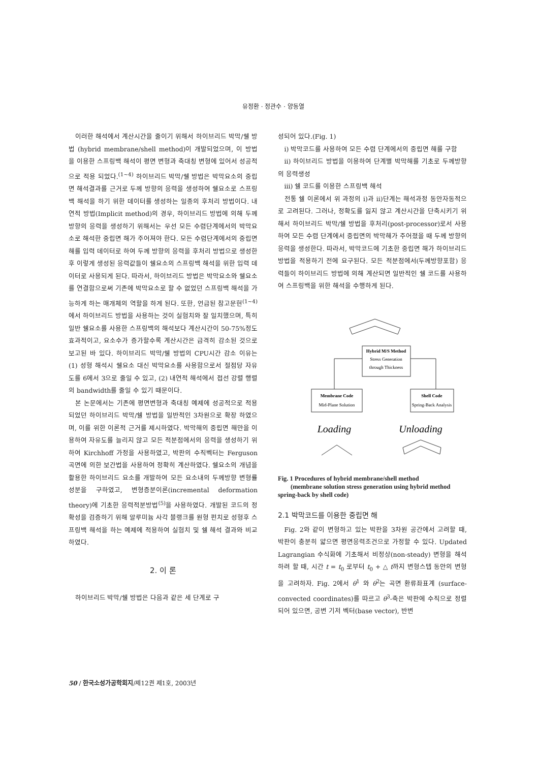유정환 · 정관수 · 양동열
이러한 해석에서 계산시간을 줄이기 위해서 하이브리드 박막/쉘 방법 (hybrid membrane/shell method)이 개발되었으며, 이 방법을 이용한 스프링백 해석이 평면 변형과 축대칭 변형에 있어서 성공적으로 적용 되었다.<sup>(1~4)</sup> 하이브리드 박막/쉘 방법은 박막요소의 중립면 해석결과를 근거로 두께 방향의 응력을 생성하여 쉘요소로 스프링백 해석을 하기 위한 데이터를 생성하는 일종의 후처리 방법이다. 내연적 방법(Implicit method)의 경우, 하이브리드 방법에 의해 두께 방향의 응력을 생성하기 위해서는 우선 모든 수렴단계에서의 박막요소로 해석한 중립면 해가 주어져야 한다. 모든 수렴단계에서의 중립면 해를 입력 데이터로 하여 두께 방향의 응력을 후처리 방법으로 생성한 후 이렇게 생성된 응력값들이 쉘요소의 스프링백 해석을 위한 입력 데이터로 사용되게 된다. 따라서, 하이브리드 방법은 박막요소와 쉘요소를 연결함으로써 기존에 박막요소로 할 수 없었던 스프링백 해석을 가능하게 하는 매개체의 역할을 하게 된다. 또한, 언급된 참고문헌<sup>(1~4)</sup>에서 하이브리드 방법을 사용하는 것이 실험치와 잘 일치했으며, 특히 일반 쉘요소를 사용한 스프링백의 해석보다 계산시간이 50-75%정도 효과적이고, 요소수가 증가할수록 계산시간은 급격히 감소된 것으로 보고된 바 있다. 하이브리드 박막/쉘 방법의 CPU시간 감소 이유는 (1) 성형 해석시 쉘요소 대신 박막요소를 사용함으로서 절점당 자유도를 6에서 3으로 줄일 수 있고, (2) 내연적 해석에서 접선 강렬 행렬의 bandwidth를 줄일 수 있기 때문이다.
본 논문에서는 기존에 평면변형과 축대칭 예제에 성공적으로 적용되었던 하이브리드 박막/쉘 방법을 일반적인 3차원으로 확장 하였으며, 이를 위한 이론적 근거를 제시하였다. 박막해의 중립면 해만을 이용하여 자유도를 늘리지 않고 모든 적분점에서의 응력을 생성하기 위하여 Kirchhoff 가정을 사용하였고, 박판의 수직벡터는 Ferguson 곡면에 의한 보간법을 사용하여 정확히 계산하였다. 쉘요소의 개념을 활용한 하이브리드 요소를 개발하여 모든 요소내의 두께방향 변형률 성분을 구하였고, 변형증분이론(incremental deformation theory)에 기초한 응력적분방법<sup>(5)</sup>을 사용하였다. 개발된 코드의 정확성을 검증하기 위해 알루미늄 사각 블랭크를 원형 펀치로 성형후 스프링백 해석을 하는 예제에 적용하여 실험치 및 쉘 해석 결과와 비교하였다.
2. 이 론
하이브리드 박막/쉘 방법은 다음과 같은 세 단계로 구
성되어 있다.(Fig. 1)
i) 박막코드를 사용하여 모든 수렴 단계에서의 중립면 해를 구함
ii) 하이브리드 방법을 이용하여 단계별 박막해를 기초로 두께방향의 응력생성
iii) 쉘 코드를 이용한 스프링백 해석
전통 쉘 이론에서 위 과정의 i)과 ii)단계는 해석과정 동안자동적으로 고려된다. 그러나, 정확도를 잃지 않고 계산시간을 단축시키기 위해서 하이브리드 박막/쉘 방법을 후처리(post-processor)로서 사용하여 모든 수렴 단계에서 중립면의 박막해가 주어졌을 때 두께 방향의 응력을 생성한다. 따라서, 박막코드에 기초한 중립면 해가 하이브리드 방법을 적용하기 전에 요구된다. 모든 적분점에서(두께방향포함) 응력들이 하이브리드 방법에 의해 계산되면 일반적인 쉘 코드를 사용하여 스프링백을 위한 해석을 수행하게 된다.
Hybrid M/S Method
Stress Generation
through Thickness
Membrane Code
Mid-Plane Solution
Shell Code
Spring-Back Analysis
Loading
Unloading
Fig. 1 Procedures of hybrid membrane/shell method
(membrane solution stress generation using hybrid method spring-back by shell code)
2.1 박막코드를 이용한 중립면 해
Fig. 2와 같이 변형하고 있는 박판을 3차원 공간에서 고려할 때, 박판이 충분히 얇으면 평면응력조건으로 가정할 수 있다. Updated Lagrangian 수식화에 기초해서 비정상(non-steady) 변형을 해석하려 할 때, 시간 t = t<sub>0</sub> 로부터 t<sub>0</sub> + △ t까지 변형스텝 동안의 변형을 고려하자. Fig. 2에서 θ<sup>1</sup> 와 θ<sup>2</sup>는 곡면 환류좌표계 (surface-convected coordinates)를 따르고 θ<sup>3</sup>-축은 박판에 수직으로 정렬되어 있으면, 공변 기저 벡터(base vector), 반변
50 / 한국소성가공학회지/제12권 제1호, 2003년